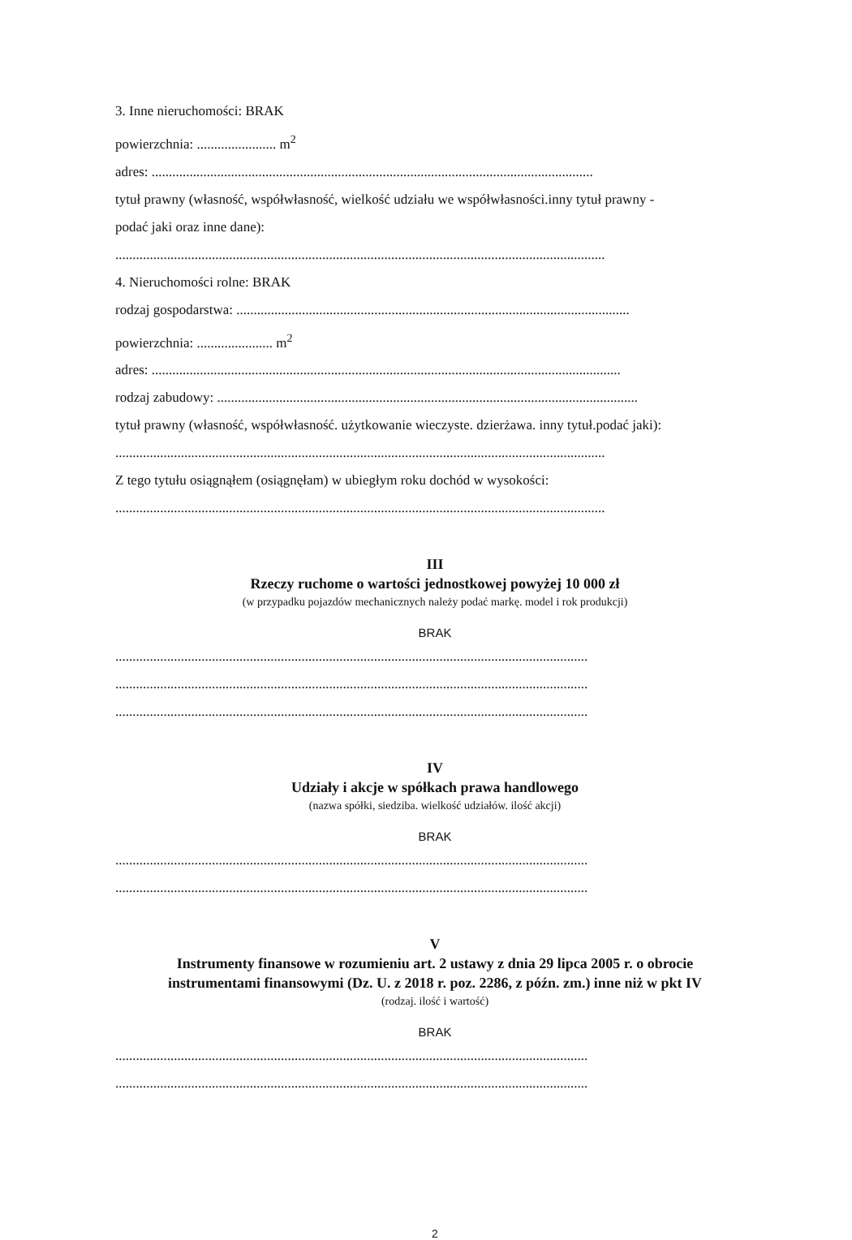3. Inne nieruchomości: BRAK
powierzchnia: ....................... m<sup>2</sup>
adres: ................................................................................................................................
tytuł prawny (własność, współwłasność, wielkość udziału we współwłasności.inny tytuł prawny -
podać jaki oraz inne dane):
..............................................................................................................................................
4. Nieruchomości rolne: BRAK
rodzaj gospodarstwa: ..................................................................................................................
powierzchnia: ...................... m<sup>2</sup>
adres: ........................................................................................................................................
rodzaj zabudowy: ..........................................................................................................................
tytuł prawny (własność, współwłasność. użytkowanie wieczyste. dzierżawa. inny tytuł.podać jaki):
..............................................................................................................................................
Z tego tytułu osiągnąłem (osiągnęłam) w ubiegłym roku dochód w wysokości:
..............................................................................................................................................
III
Rzeczy ruchome o wartości jednostkowej powyżej 10 000 zł
(w przypadku pojazdów mechanicznych należy podać markę. model i rok produkcji)
BRAK
.........................................................................................................................................
.........................................................................................................................................
.........................................................................................................................................
IV
Udziały i akcje w spółkach prawa handlowego
(nazwa spółki, siedziba. wielkość udziałów. ilość akcji)
BRAK
.........................................................................................................................................
.........................................................................................................................................
V
Instrumenty finansowe w rozumieniu art. 2 ustawy z dnia 29 lipca 2005 r. o obrocie
instrumentami finansowymi (Dz. U. z 2018 r. poz. 2286, z późn. zm.) inne niż w pkt IV
(rodzaj. ilość i wartość)
BRAK
.........................................................................................................................................
.........................................................................................................................................
2